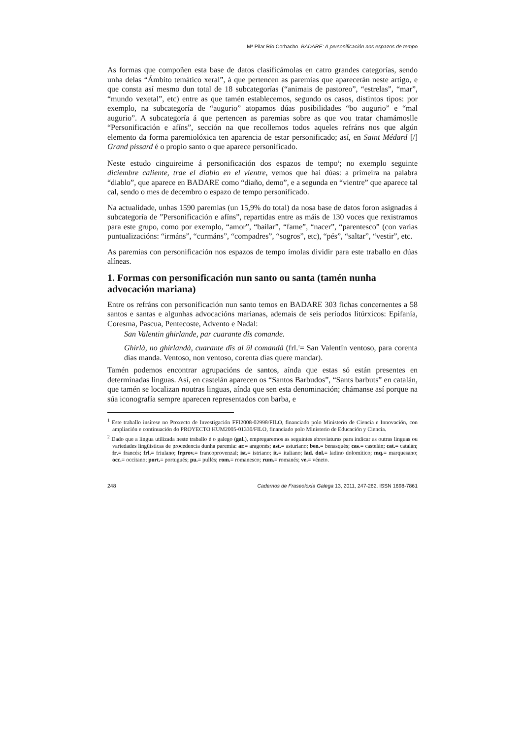Mª Pilar Río Corbacho. BADARE: A personificación nos espazos de tempo
As formas que compoñen esta base de datos clasificámolas en catro grandes categorías, sendo unha delas “Ámbito temático xeral”, á que pertencen as paremias que aparecerán neste artigo, e que consta así mesmo dun total de 18 subcategorías (“animais de pastoreo”, “estrelas”, “mar”, “mundo vexetal”, etc) entre as que tamén establecemos, segundo os casos, distintos tipos: por exemplo, na subcategoría de “augurio” atopamos dúas posibilidades “bo augurio” e “mal augurio”. A subcategoría á que pertencen as paremias sobre as que vou tratar chamámoslle “Personificación e afíns”, sección na que recollemos todos aqueles refráns nos que algún elemento da forma paremiolóxica ten aparencia de estar personificado; así, en Saint Médard [/] Grand pissard é o propio santo o que aparece personificado.
Neste estudo cinguireime á personificación dos espazos de tempo<sup>1</sup>; no exemplo seguinte diciembre caliente, trae el diablo en el vientre, vemos que hai dúas: a primeira na palabra “diablo”, que aparece en BADARE como “diaño, demo”, e a segunda en “vientre” que aparece tal cal, sendo o mes de decembro o espazo de tempo personificado.
Na actualidade, unhas 1590 paremias (un 15,9% do total) da nosa base de datos foron asignadas á subcategoría de ”Personificación e afíns”, repartidas entre as máis de 130 voces que rexistramos para este grupo, como por exemplo, “amor”, “bailar”, “fame”, “nacer”, “parentesco” (con varias puntualizacións: “irmáns”, “curmáns”, “compadres”, “sogros”, etc), “pés”, “saltar”, “vestir”, etc.
As paremias con personificación nos espazos de tempo ímolas dividir para este traballo en dúas alíneas.
1. Formas con personificación nun santo ou santa (tamén nunha advocación mariana)
Entre os refráns con personificación nun santo temos en BADARE 303 fichas concernentes a 58 santos e santas e algunhas advocacións marianas, ademais de seis períodos litúrxicos: Epifanía, Coresma, Pascua, Pentecoste, Advento e Nadal:
San Valentin ghirlande, par cuarante dîs comande.
Ghirlà, no ghirlandà, cuarante dîs al ûl comandà (frl.<sup>2</sup>= San Valentín ventoso, para corenta días manda. Ventoso, non ventoso, corenta días quere mandar).
Tamén podemos encontrar agrupacións de santos, aínda que estas só están presentes en determinadas linguas. Así, en castelán aparecen os “Santos Barbudos”, “Sants barbuts” en catalán, que tamén se localizan noutras linguas, aínda que sen esta denominación; chámanse así porque na súa iconografía sempre aparecen representados con barba, e
<sup>1</sup> Este traballo insírese no Proxecto de Investigación FFI2008-02998/FILO, financiado polo Ministerio de Ciencia e Innovación, con ampliación e continuación do PROYECTO HUM2005-01330/FILO, financiado polo Ministerio de Educación y Ciencia.
<sup>2</sup> Dado que a lingua utilizada neste traballo é o galego (gal.), empregaremos as seguintes abreviaturas para indicar as outras linguas ou variedades lingüísticas de procedencia dunha paremia: ar.= aragonés; ast.= asturiano; ben.= benasqués; cas.= castelán; cat.= catalán; fr.= francés; frl.= friulano; frprov.= francoprovenzal; ist.= istriano; it.= italiano; lad. dol.= ladino dolomítico; mq.= marquesano; occ.= occitano; port.= portugués; pu.= pullés; rom.= romanesco; rum.= romanés; ve.= véneto.
248 Cadernos de Fraseoloxía Galega 13, 2011, 247-262. ISSN 1698-7861